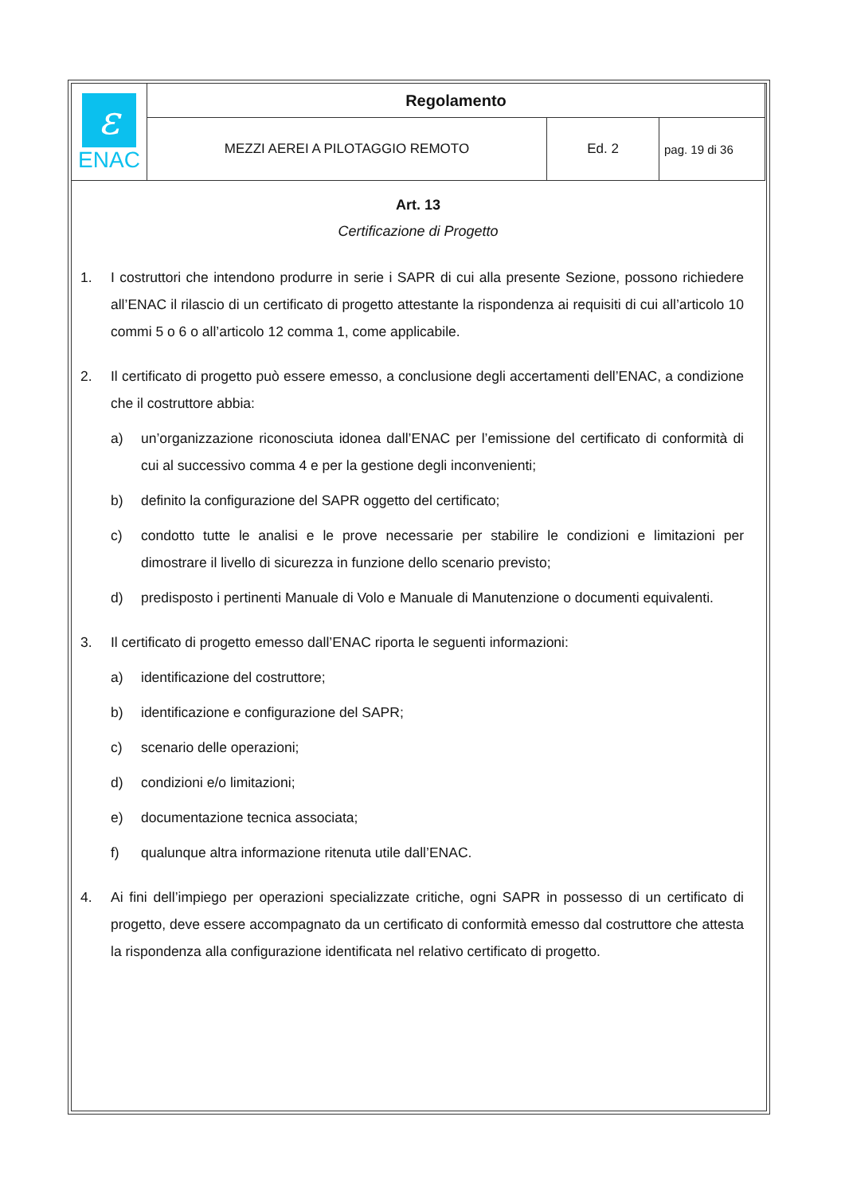| ε ENAC | Regolamento | | |
| | MEZZI AEREI A PILOTAGGIO REMOTO | Ed. 2 | pag. 19 di 36 |
Art. 13
Certificazione di Progetto
1. I costruttori che intendono produrre in serie i SAPR di cui alla presente Sezione, possono richiedere all’ENAC il rilascio di un certificato di progetto attestante la rispondenza ai requisiti di cui all’articolo 10 commi 5 o 6 o all’articolo 12 comma 1, come applicabile.
2. Il certificato di progetto può essere emesso, a conclusione degli accertamenti dell’ENAC, a condizione che il costruttore abbia:
a) un’organizzazione riconosciuta idonea dall’ENAC per l’emissione del certificato di conformità di cui al successivo comma 4 e per la gestione degli inconvenienti;
b) definito la configurazione del SAPR oggetto del certificato;
c) condotto tutte le analisi e le prove necessarie per stabilire le condizioni e limitazioni per dimostrare il livello di sicurezza in funzione dello scenario previsto;
d) predisposto i pertinenti Manuale di Volo e Manuale di Manutenzione o documenti equivalenti.
3. Il certificato di progetto emesso dall’ENAC riporta le seguenti informazioni:
a) identificazione del costruttore;
b) identificazione e configurazione del SAPR;
c) scenario delle operazioni;
d) condizioni e/o limitazioni;
e) documentazione tecnica associata;
f) qualunque altra informazione ritenuta utile dall’ENAC.
4. Ai fini dell’impiego per operazioni specializzate critiche, ogni SAPR in possesso di un certificato di progetto, deve essere accompagnato da un certificato di conformità emesso dal costruttore che attesta la rispondenza alla configurazione identificata nel relativo certificato di progetto.